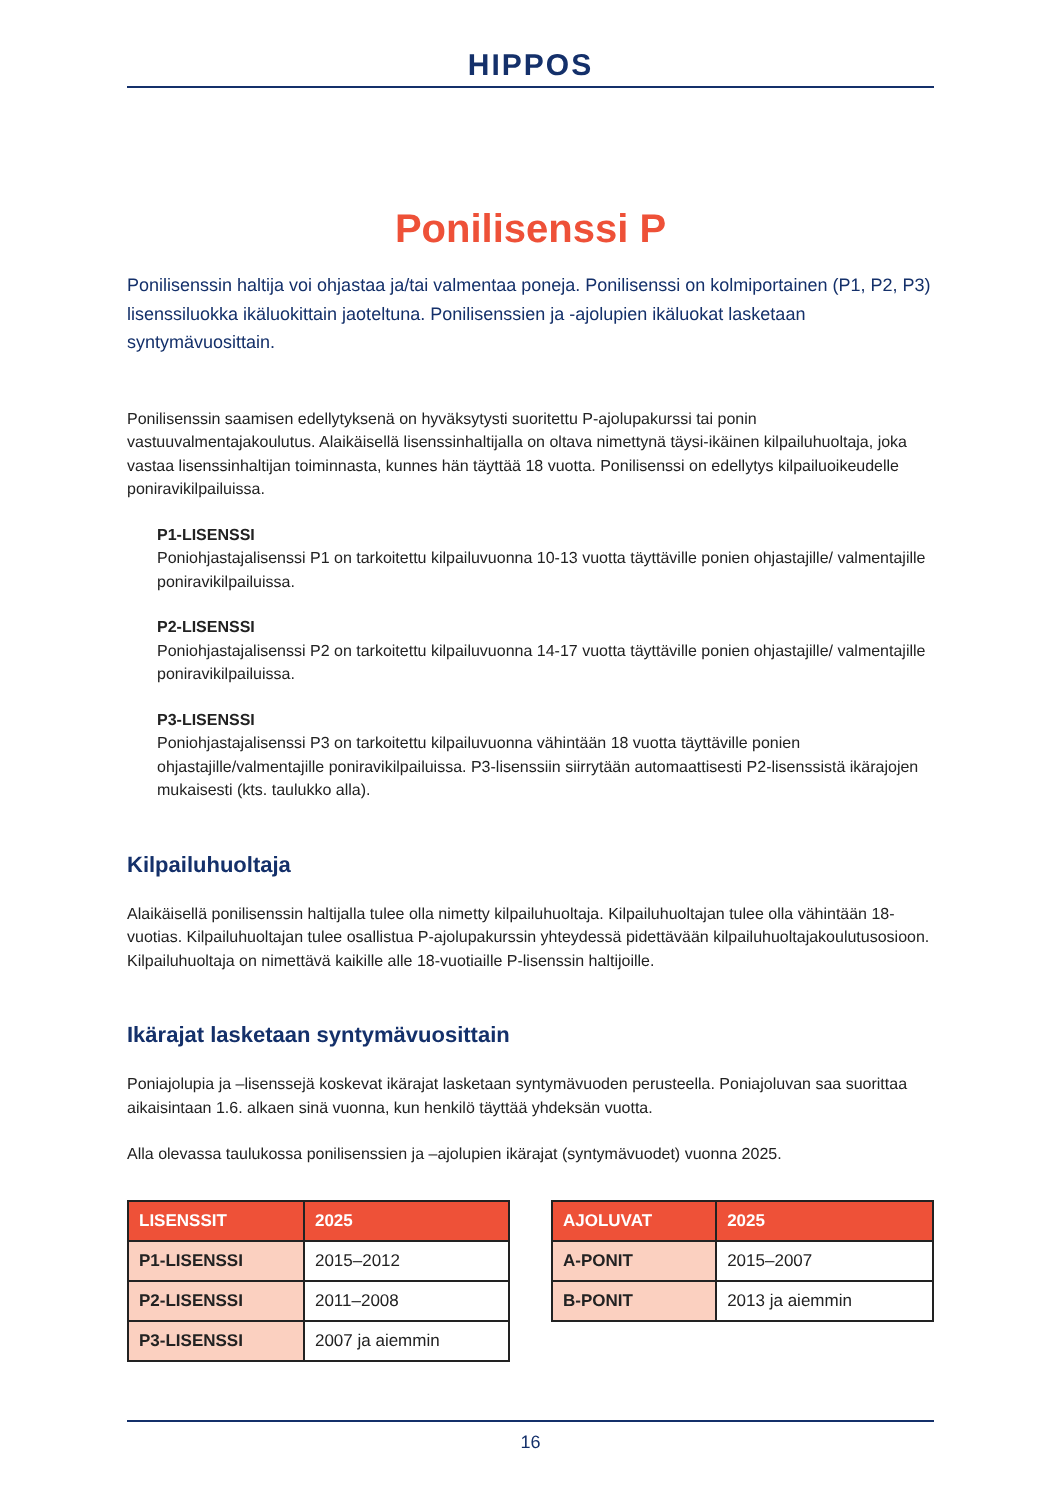HIPPOS
Ponilisenssi P
Ponilisenssin haltija voi ohjastaa ja/tai valmentaa poneja. Ponilisenssi on kolmiportainen (P1, P2, P3) lisenssiluokka ikäluokittain jaoteltuna. Ponilisenssien ja -ajolupien ikäluokat lasketaan syntymävuosittain.
Ponilisenssin saamisen edellytyksenä on hyväksytysti suoritettu P-ajolupakurssi tai ponin vastuuvalmentajakoulutus. Alaikäisellä lisenssinhaltijalla on oltava nimettynä täysi-ikäinen kilpailuhuoltaja, joka vastaa lisenssinhaltijan toiminnasta, kunnes hän täyttää 18 vuotta. Ponilisenssi on edellytys kilpailuoikeudelle poniravikilpailuissa.
P1-LISENSSI
Poniohjastajalisenssi P1 on tarkoitettu kilpailuvuonna 10-13 vuotta täyttäville ponien ohjastajille/ valmentajille poniravikilpailuissa.
P2-LISENSSI
Poniohjastajalisenssi P2 on tarkoitettu kilpailuvuonna 14-17 vuotta täyttäville ponien ohjastajille/ valmentajille poniravikilpailuissa.
P3-LISENSSI
Poniohjastajalisenssi P3 on tarkoitettu kilpailuvuonna vähintään 18 vuotta täyttäville ponien ohjastajille/valmentajille poniravikilpailuissa. P3-lisenssiin siirrytään automaattisesti P2-lisenssistä ikärajojen mukaisesti (kts. taulukko alla).
Kilpailuhuoltaja
Alaikäisellä ponilisenssin haltijalla tulee olla nimetty kilpailuhuoltaja. Kilpailuhuoltajan tulee olla vähintään 18-vuotias. Kilpailuhuoltajan tulee osallistua P-ajolupakurssin yhteydessä pidettävään kilpailuhuoltajakoulutusosioon. Kilpailuhuoltaja on nimettävä kaikille alle 18-vuotiaille P-lisenssin haltijoille.
Ikärajat lasketaan syntymävuosittain
Poniajolupia ja –lisenssejä koskevat ikärajat lasketaan syntymävuoden perusteella. Poniajoluvan saa suorittaa aikaisintaan 1.6. alkaen sinä vuonna, kun henkilö täyttää yhdeksän vuotta.
Alla olevassa taulukossa ponilisenssien ja –ajolupien ikärajat (syntymävuodet) vuonna 2025.
| LISENSSIT | 2025 |
| --- | --- |
| P1-LISENSSI | 2015–2012 |
| P2-LISENSSI | 2011–2008 |
| P3-LISENSSI | 2007 ja aiemmin |
| AJOLUVAT | 2025 |
| --- | --- |
| A-PONIT | 2015–2007 |
| B-PONIT | 2013 ja aiemmin |
16